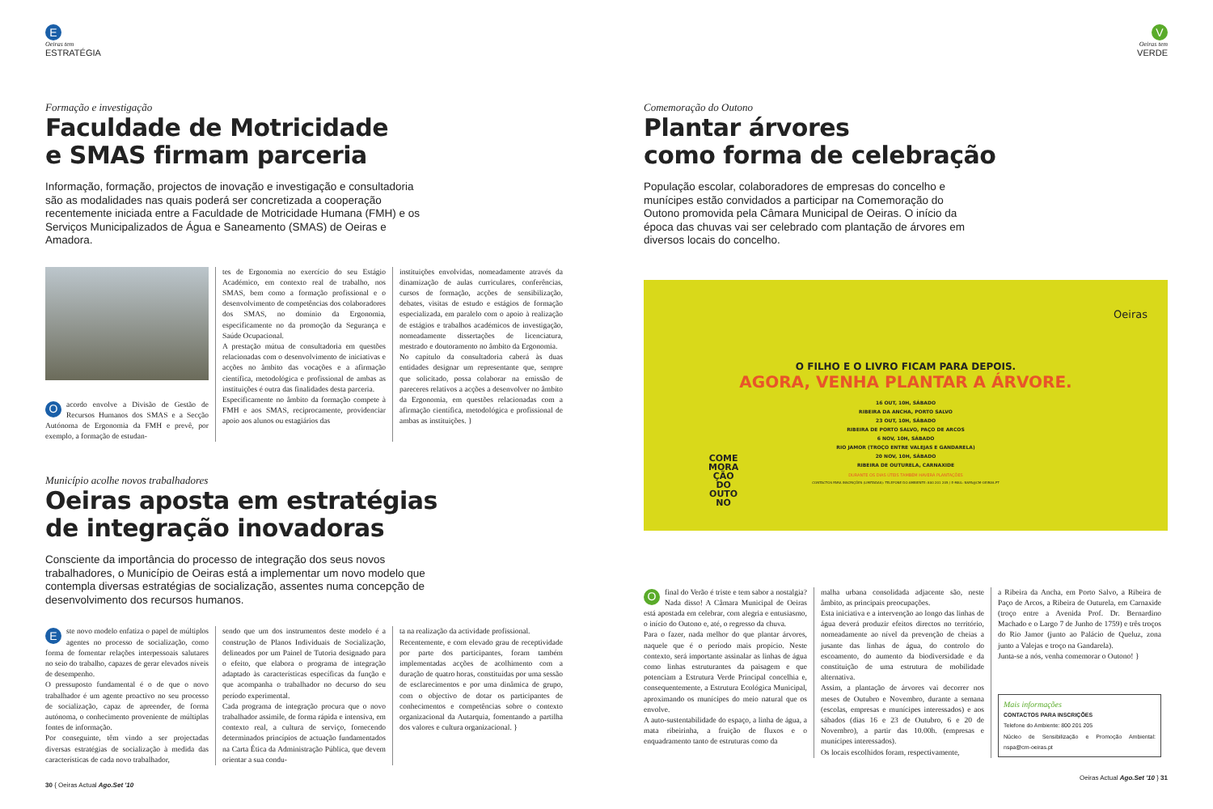E
Oeiras tem
ESTRATÉGIA
Formação e investigação
Faculdade de Motricidade
e SMAS firmam parceria
Informação, formação, projectos de inovação e investigação e consultadoria são as modalidades nas quais poderá ser concretizada a cooperação recentemente iniciada entre a Faculdade de Motricidade Humana (FMH) e os Serviços Municipalizados de Água e Saneamento (SMAS) de Oeiras e Amadora.
Oacordo envolve a Divisão de Gestão de Recursos Humanos dos SMAS e a Secção Autónoma de Ergonomia da FMH e prevê, por exemplo, a formação de estudan-
tes de Ergonomia no exercício do seu Estágio Académico, em contexto real de trabalho, nos SMAS, bem como a formação profissional e o desenvolvimento de competências dos colaboradores dos SMAS, no domínio da Ergonomia, especificamente no da promoção da Segurança e Saúde Ocupacional.
A prestação mútua de consultadoria em questões relacionadas com o desenvolvimento de iniciativas e acções no âmbito das vocações e a afirmação científica, metodológica e profissional de ambas as instituições é outra das finalidades desta parceria.
Especificamente no âmbito da formação compete à FMH e aos SMAS, reciprocamente, providenciar apoio aos alunos ou estagiários das
instituições envolvidas, nomeadamente através da dinamização de aulas curriculares, conferências, cursos de formação, acções de sensibilização, debates, visitas de estudo e estágios de formação especializada, em paralelo com o apoio à realização de estágios e trabalhos académicos de investigação, nomeadamente dissertações de licenciatura, mestrado e doutoramento no âmbito da Ergonomia.
No capítulo da consultadoria caberá às duas entidades designar um representante que, sempre que solicitado, possa colaborar na emissão de pareceres relativos a acções a desenvolver no âmbito da Ergonomia, em questões relacionadas com a afirmação científica, metodológica e profissional de ambas as instituições. }
Município acolhe novos trabalhadores
Oeiras aposta em estratégias
de integração inovadoras
Consciente da importância do processo de integração dos seus novos trabalhadores, o Município de Oeiras está a implementar um novo modelo que contempla diversas estratégias de socialização, assentes numa concepção de desenvolvimento dos recursos humanos.
Este novo modelo enfatiza o papel de múltiplos agentes no processo de socialização, como forma de fomentar relações interpessoais salutares no seio do trabalho, capazes de gerar elevados níveis de desempenho.
O pressuposto fundamental é o de que o novo trabalhador é um agente proactivo no seu processo de socialização, capaz de apreender, de forma autónoma, o conhecimento proveniente de múltiplas fontes de informação.
Por conseguinte, têm vindo a ser projectadas diversas estratégias de socialização à medida das características de cada novo trabalhador,
sendo que um dos instrumentos deste modelo é a construção de Planos Individuais de Socialização, delineados por um Painel de Tutoria designado para o efeito, que elabora o programa de integração adaptado às características específicas da função e que acompanha o trabalhador no decurso do seu período experimental.
Cada programa de integração procura que o novo trabalhador assimile, de forma rápida e intensiva, em contexto real, a cultura de serviço, fornecendo determinados princípios de actuação fundamentados na Carta Ética da Administração Pública, que devem orientar a sua condu-
ta na realização da actividade profissional.
Recentemente, e com elevado grau de receptividade por parte dos participantes, foram também implementadas acções de acolhimento com a duração de quatro horas, constituídas por uma sessão de esclarecimentos e por uma dinâmica de grupo, com o objectivo de dotar os participantes de conhecimentos e competências sobre o contexto organizacional da Autarquia, fomentando a partilha dos valores e cultura organizacional. }
30 { Oeiras Actual Ago.Set '10
V
Oeiras tem
VERDE
Comemoração do Outono
Plantar árvores
como forma de celebração
População escolar, colaboradores de empresas do concelho e munícipes estão convidados a participar na Comemoração do Outono promovida pela Câmara Municipal de Oeiras. O início da época das chuvas vai ser celebrado com plantação de árvores em diversos locais do concelho.
Oeiras
O FILHO E O LIVRO FICAM PARA DEPOIS.
AGORA, VENHA PLANTAR A ÁRVORE.
16 OUT, 10H, SÁBADO
RIBEIRA DA ANCHA, PORTO SALVO
23 OUT, 10H, SÁBADO
RIBEIRA DE PORTO SALVO, PAÇO DE ARCOS
6 NOV, 10H, SÁBADO
RIO JAMOR (TROÇO ENTRE VALEJAS E GANDARELA)
20 NOV, 10H, SÁBADO
RIBEIRA DE OUTURELA, CARNAXIDE
DURANTE OS DIAS ÚTEIS TAMBÉM HAVERÁ PLANTAÇÕES
CONTACTOS PARA INSCRIÇÕES (LIMITADAS): TELEFONE DO AMBIENTE: 800 201 205 / E-MAIL: NSPA@CM-OEIRAS.PT
COME
MORA
ÇÃO
DO
OUTO
NO
Ofinal do Verão é triste e tem sabor a nostalgia? Nada disso! A Câmara Municipal de Oeiras está apostada em celebrar, com alegria e entusiasmo, o início do Outono e, até, o regresso da chuva.
Para o fazer, nada melhor do que plantar árvores, naquele que é o período mais propício. Neste contexto, será importante assinalar as linhas de água como linhas estruturantes da paisagem e que potenciam a Estrutura Verde Principal concelhia e, consequentemente, a Estrutura Ecológica Municipal, aproximando os munícipes do meio natural que os envolve.
A auto-sustentabilidade do espaço, a linha de água, a mata ribeirinha, a fruição de fluxos e o enquadramento tanto de estruturas como da
malha urbana consolidada adjacente são, neste âmbito, as principais preocupações.
Esta iniciativa e a intervenção ao longo das linhas de água deverá produzir efeitos directos no território, nomeadamente ao nível da prevenção de cheias a jusante das linhas de água, do controlo do escoamento, do aumento da biodiversidade e da constituição de uma estrutura de mobilidade alternativa.
Assim, a plantação de árvores vai decorrer nos meses de Outubro e Novembro, durante a semana (escolas, empresas e munícipes interessados) e aos sábados (dias 16 e 23 de Outubro, 6 e 20 de Novembro), a partir das 10.00h. (empresas e munícipes interessados).
Os locais escolhidos foram, respectivamente,
a Ribeira da Ancha, em Porto Salvo, a Ribeira de Paço de Arcos, a Ribeira de Outurela, em Carnaxide (troço entre a Avenida Prof. Dr. Bernardino Machado e o Largo 7 de Junho de 1759) e três troços do Rio Jamor (junto ao Palácio de Queluz, zona junto a Valejas e troço na Gandarela).
Junta-se a nós, venha comemorar o Outono! }
Mais informações
CONTACTOS PARA INSCRIÇÕES
Telefone do Ambiente: 800 201 205
Núcleo de Sensibilização e Promoção Ambiental: nspa@cm-oeiras.pt
Oeiras Actual Ago.Set '10 } 31